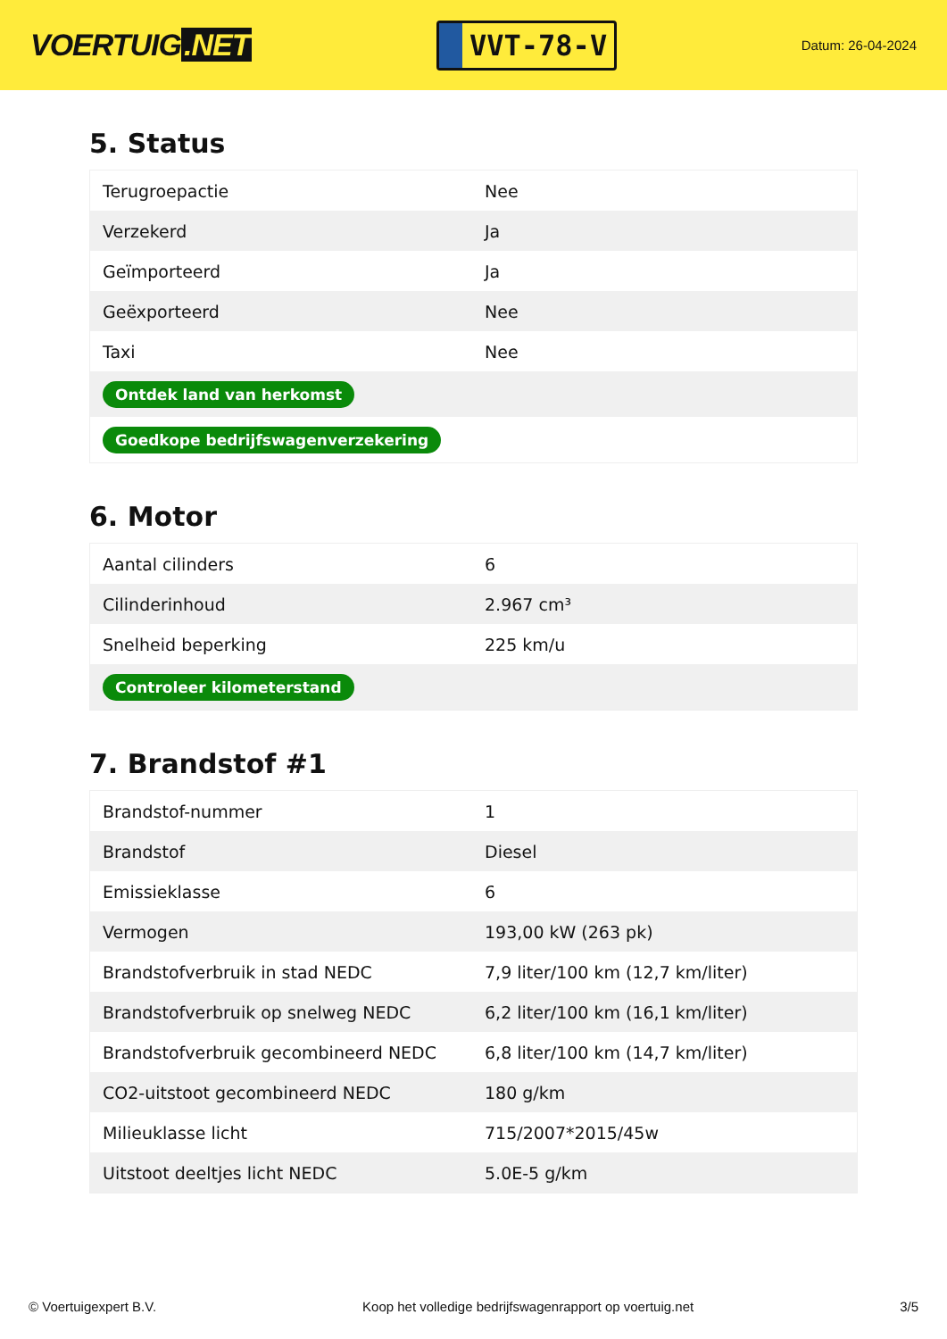VOERTUIG.NET
VVT-78-V
Datum: 26-04-2024
5. Status
| Terugroepactie | Nee |
| Verzekerd | Ja |
| Geïmporteerd | Ja |
| Geëxporteerd | Nee |
| Taxi | Nee |
| Ontdek land van herkomst | |
| Goedkope bedrijfswagenverzekering | |
6. Motor
| Aantal cilinders | 6 |
| Cilinderinhoud | 2.967 cm³ |
| Snelheid beperking | 225 km/u |
| Controleer kilometerstand | |
7. Brandstof #1
| Brandstof-nummer | 1 |
| Brandstof | Diesel |
| Emissieklasse | 6 |
| Vermogen | 193,00 kW (263 pk) |
| Brandstofverbruik in stad NEDC | 7,9 liter/100 km (12,7 km/liter) |
| Brandstofverbruik op snelweg NEDC | 6,2 liter/100 km (16,1 km/liter) |
| Brandstofverbruik gecombineerd NEDC | 6,8 liter/100 km (14,7 km/liter) |
| CO2-uitstoot gecombineerd NEDC | 180 g/km |
| Milieuklasse licht | 715/2007*2015/45w |
| Uitstoot deeltjes licht NEDC | 5.0E-5 g/km |
© Voertuigexpert B.V. Koop het volledige bedrijfswagenrapport op voertuig.net 3/5